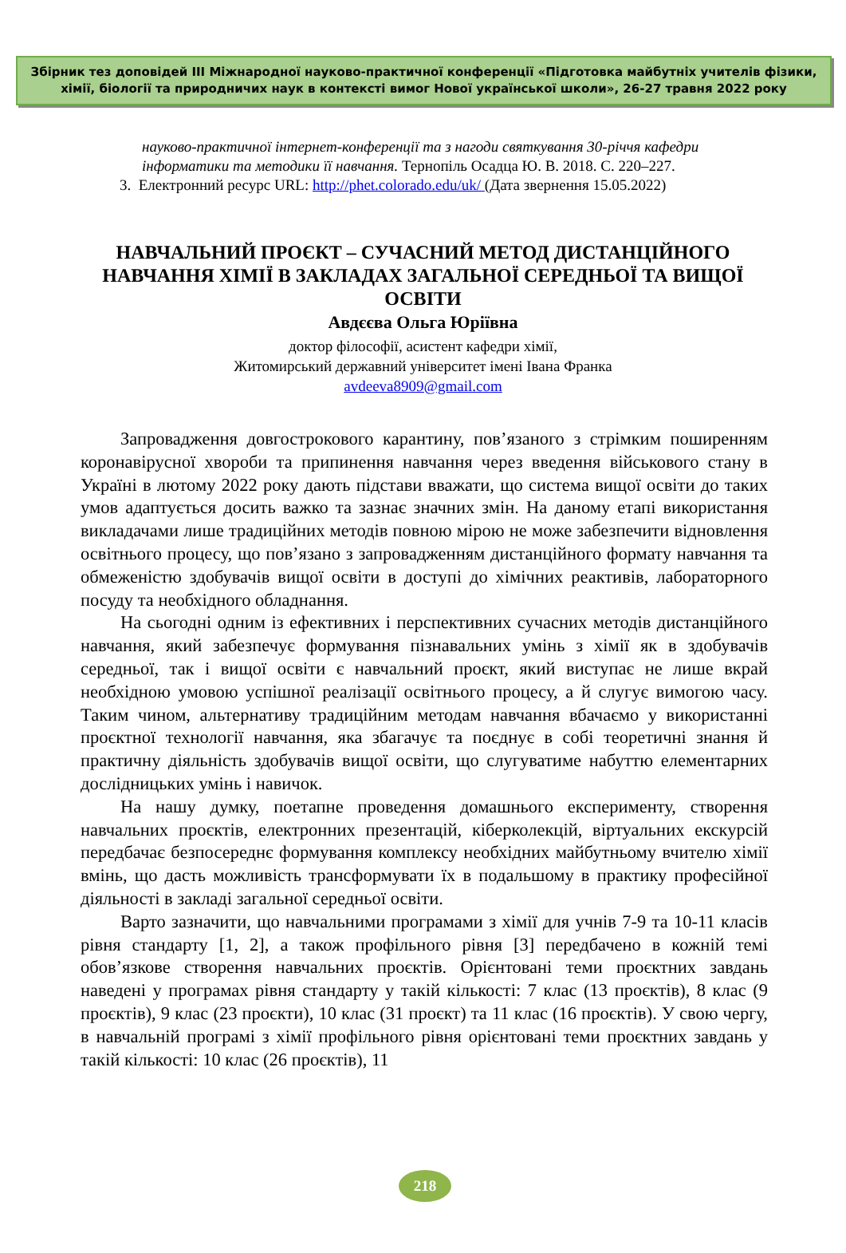Збірник тез доповідей III Міжнародної науково-практичної конференції «Підготовка майбутніх учителів фізики, хімії, біології та природничих наук в контексті вимог Нової української школи», 26-27 травня 2022 року
науково-практичної інтернет-конференції та з нагоди святкування 30-річчя кафедри інформатики та методики її навчання. Тернопіль Осадца Ю. В. 2018. С. 220–227.
3. Електронний ресурс URL: http://phet.colorado.edu/uk/ (Дата звернення 15.05.2022)
НАВЧАЛЬНИЙ ПРОЄКТ – СУЧАСНИЙ МЕТОД ДИСТАНЦІЙНОГО НАВЧАННЯ ХІМІЇ В ЗАКЛАДАХ ЗАГАЛЬНОЇ СЕРЕДНЬОЇ ТА ВИЩОЇ ОСВІТИ
Авдєєва Ольга Юріївна
доктор філософії, асистент кафедри хімії,
Житомирський державний університет імені Івана Франка
avdeeva8909@gmail.com
Запровадження довгострокового карантину, пов’язаного з стрімким поширенням коронавірусної хвороби та припинення навчання через введення військового стану в Україні в лютому 2022 року дають підстави вважати, що система вищої освіти до таких умов адаптується досить важко та зазнає значних змін. На даному етапі використання викладачами лише традиційних методів повною мірою не може забезпечити відновлення освітнього процесу, що пов’язано з запровадженням дистанційного формату навчання та обмеженістю здобувачів вищої освіти в доступі до хімічних реактивів, лабораторного посуду та необхідного обладнання.
На сьогодні одним із ефективних і перспективних сучасних методів дистанційного навчання, який забезпечує формування пізнавальних умінь з хімії як в здобувачів середньої, так і вищої освіти є навчальний проєкт, який виступає не лише вкрай необхідною умовою успішної реалізації освітнього процесу, а й слугує вимогою часу. Таким чином, альтернативу традиційним методам навчання вбачаємо у використанні проєктної технології навчання, яка збагачує та поєднує в собі теоретичні знання й практичну діяльність здобувачів вищої освіти, що слугуватиме набуттю елементарних дослідницьких умінь і навичок.
На нашу думку, поетапне проведення домашнього експерименту, створення навчальних проєктів, електронних презентацій, кіберколекцій, віртуальних екскурсій передбачає безпосереднє формування комплексу необхідних майбутньому вчителю хімії вмінь, що дасть можливість трансформувати їх в подальшому в практику професійної діяльності в закладі загальної середньої освіти.
Варто зазначити, що навчальними програмами з хімії для учнів 7-9 та 10-11 класів рівня стандарту [1, 2], а також профільного рівня [3] передбачено в кожній темі обов’язкове створення навчальних проєктів. Орієнтовані теми проєктних завдань наведені у програмах рівня стандарту у такій кількості: 7 клас (13 проєктів), 8 клас (9 проєктів), 9 клас (23 проєкти), 10 клас (31 проєкт) та 11 клас (16 проєктів). У свою чергу, в навчальній програмі з хімії профільного рівня орієнтовані теми проєктних завдань у такій кількості: 10 клас (26 проєктів), 11
218